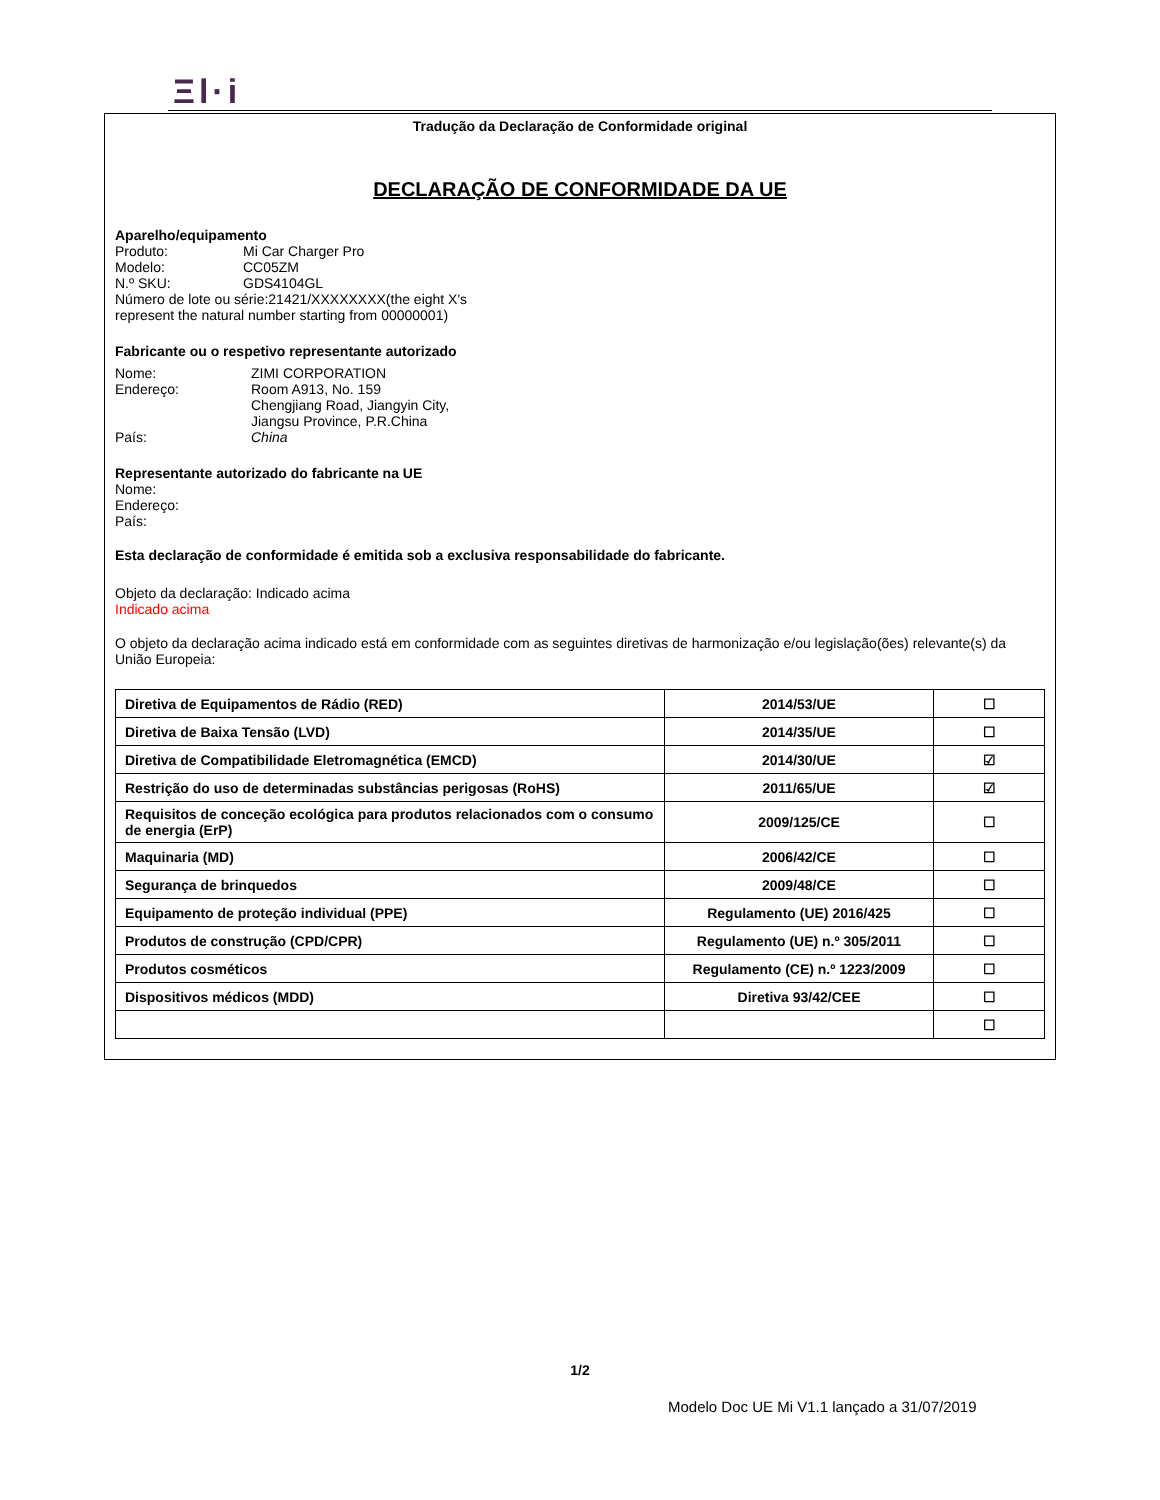Ξl·i
Tradução da Declaração de Conformidade original
DECLARAÇÃO DE CONFORMIDADE DA UE
Aparelho/equipamento
Produto: Mi Car Charger Pro
Modelo: CC05ZM
N.º SKU: GDS4104GL
Número de lote ou série:21421/XXXXXXXX(the eight X's represent the natural number starting from 00000001)
Fabricante ou o respetivo representante autorizado
Nome: ZIMI CORPORATION
Endereço: Room A913, No. 159
Chengjiang Road, Jiangyin City,
Jiangsu Province, P.R.China
País: China
Representante autorizado do fabricante na UE
Nome:
Endereço:
País:
Esta declaração de conformidade é emitida sob a exclusiva responsabilidade do fabricante.
Objeto da declaração: Indicado acima
Indicado acima
O objeto da declaração acima indicado está em conformidade com as seguintes diretivas de harmonização e/ou legislação(ões) relevante(s) da União Europeia:
| Diretiva de Equipamentos de Rádio (RED) | 2014/53/UE | ☐ |
| Diretiva de Baixa Tensão (LVD) | 2014/35/UE | ☐ |
| Diretiva de Compatibilidade Eletromagnética (EMCD) | 2014/30/UE | ☑ |
| Restrição do uso de determinadas substâncias perigosas (RoHS) | 2011/65/UE | ☑ |
| Requisitos de conceção ecológica para produtos relacionados com o consumo de energia (ErP) | 2009/125/CE | ☐ |
| Maquinaria (MD) | 2006/42/CE | ☐ |
| Segurança de brinquedos | 2009/48/CE | ☐ |
| Equipamento de proteção individual (PPE) | Regulamento (UE) 2016/425 | ☐ |
| Produtos de construção (CPD/CPR) | Regulamento (UE) n.º 305/2011 | ☐ |
| Produtos cosméticos | Regulamento (CE) n.º 1223/2009 | ☐ |
| Dispositivos médicos (MDD) | Diretiva 93/42/CEE | ☐ |
| | | ☐ |
1/2
Modelo Doc UE Mi V1.1 lançado a 31/07/2019